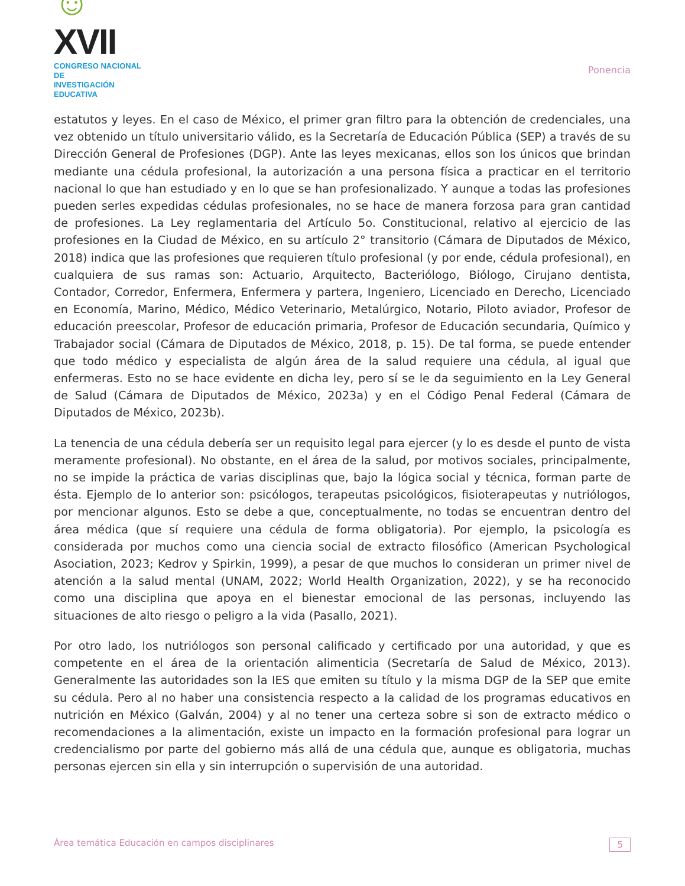☺XVII
CONGRESO NACIONAL DE
INVESTIGACIÓN EDUCATIVA
Ponencia
estatutos y leyes. En el caso de México, el primer gran filtro para la obtención de credenciales, una vez obtenido un título universitario válido, es la Secretaría de Educación Pública (SEP) a través de su Dirección General de Profesiones (DGP). Ante las leyes mexicanas, ellos son los únicos que brindan mediante una cédula profesional, la autorización a una persona física a practicar en el territorio nacional lo que han estudiado y en lo que se han profesionalizado. Y aunque a todas las profesiones pueden serles expedidas cédulas profesionales, no se hace de manera forzosa para gran cantidad de profesiones. La Ley reglamentaria del Artículo 5o. Constitucional, relativo al ejercicio de las profesiones en la Ciudad de México, en su artículo 2° transitorio (Cámara de Diputados de México, 2018) indica que las profesiones que requieren título profesional (y por ende, cédula profesional), en cualquiera de sus ramas son: Actuario, Arquitecto, Bacteriólogo, Biólogo, Cirujano dentista, Contador, Corredor, Enfermera, Enfermera y partera, Ingeniero, Licenciado en Derecho, Licenciado en Economía, Marino, Médico, Médico Veterinario, Metalúrgico, Notario, Piloto aviador, Profesor de educación preescolar, Profesor de educación primaria, Profesor de Educación secundaria, Químico y Trabajador social (Cámara de Diputados de México, 2018, p. 15). De tal forma, se puede entender que todo médico y especialista de algún área de la salud requiere una cédula, al igual que enfermeras. Esto no se hace evidente en dicha ley, pero sí se le da seguimiento en la Ley General de Salud (Cámara de Diputados de México, 2023a) y en el Código Penal Federal (Cámara de Diputados de México, 2023b).
La tenencia de una cédula debería ser un requisito legal para ejercer (y lo es desde el punto de vista meramente profesional). No obstante, en el área de la salud, por motivos sociales, principalmente, no se impide la práctica de varias disciplinas que, bajo la lógica social y técnica, forman parte de ésta. Ejemplo de lo anterior son: psicólogos, terapeutas psicológicos, fisioterapeutas y nutriólogos, por mencionar algunos. Esto se debe a que, conceptualmente, no todas se encuentran dentro del área médica (que sí requiere una cédula de forma obligatoria). Por ejemplo, la psicología es considerada por muchos como una ciencia social de extracto filosófico (American Psychological Asociation, 2023; Kedrov y Spirkin, 1999), a pesar de que muchos lo consideran un primer nivel de atención a la salud mental (UNAM, 2022; World Health Organization, 2022), y se ha reconocido como una disciplina que apoya en el bienestar emocional de las personas, incluyendo las situaciones de alto riesgo o peligro a la vida (Pasallo, 2021).
Por otro lado, los nutriólogos son personal calificado y certificado por una autoridad, y que es competente en el área de la orientación alimenticia (Secretaría de Salud de México, 2013). Generalmente las autoridades son la IES que emiten su título y la misma DGP de la SEP que emite su cédula. Pero al no haber una consistencia respecto a la calidad de los programas educativos en nutrición en México (Galván, 2004) y al no tener una certeza sobre si son de extracto médico o recomendaciones a la alimentación, existe un impacto en la formación profesional para lograr un credencialismo por parte del gobierno más allá de una cédula que, aunque es obligatoria, muchas personas ejercen sin ella y sin interrupción o supervisión de una autoridad.
Área temática Educación en campos disciplinares 5